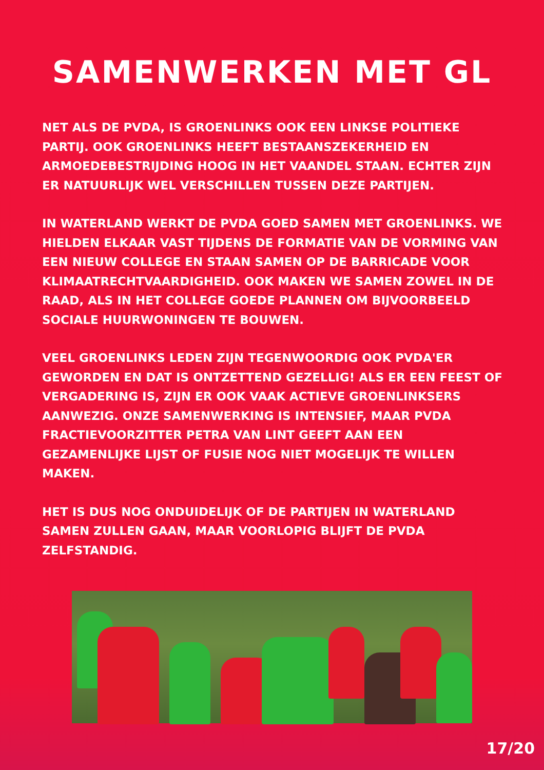SAMENWERKEN MET GL
NET ALS DE PVDA, IS GROENLINKS OOK EEN LINKSE POLITIEKE PARTIJ. OOK GROENLINKS HEEFT BESTAANSZEKERHEID EN ARMOEDEBESTRIJDING HOOG IN HET VAANDEL STAAN. ECHTER ZIJN ER NATUURLIJK WEL VERSCHILLEN TUSSEN DEZE PARTIJEN.
IN WATERLAND WERKT DE PVDA GOED SAMEN MET GROENLINKS. WE HIELDEN ELKAAR VAST TIJDENS DE FORMATIE VAN DE VORMING VAN EEN NIEUW COLLEGE EN STAAN SAMEN OP DE BARRICADE VOOR KLIMAATRECHTVAARDIGHEID. OOK MAKEN WE SAMEN ZOWEL IN DE RAAD, ALS IN HET COLLEGE GOEDE PLANNEN OM BIJVOORBEELD SOCIALE HUURWONINGEN TE BOUWEN.
VEEL GROENLINKS LEDEN ZIJN TEGENWOORDIG OOK PVDA'ER GEWORDEN EN DAT IS ONTZETTEND GEZELLIG! ALS ER EEN FEEST OF VERGADERING IS, ZIJN ER OOK VAAK ACTIEVE GROENLINKSERS AANWEZIG. ONZE SAMENWERKING IS INTENSIEF, MAAR PVDA FRACTIEVOORZITTER PETRA VAN LINT GEEFT AAN EEN GEZAMENLIJKE LIJST OF FUSIE NOG NIET MOGELIJK TE WILLEN MAKEN.
HET IS DUS NOG ONDUIDELIJK OF DE PARTIJEN IN WATERLAND SAMEN ZULLEN GAAN, MAAR VOORLOPIG BLIJFT DE PVDA ZELFSTANDIG.
17/20